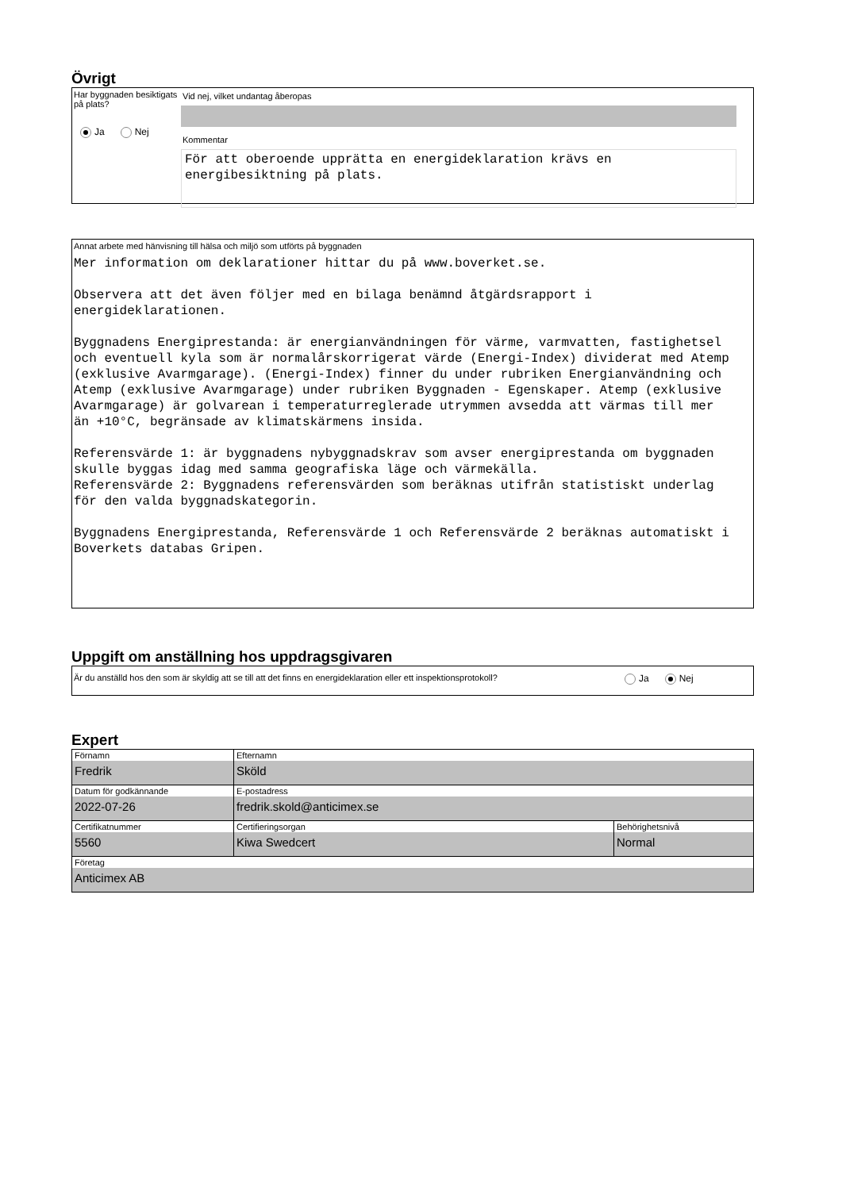Övrigt
Har byggnaden besiktigats på plats?
Ja Nej
Vid nej, vilket undantag åberopas
Kommentar
För att oberoende upprätta en energideklaration krävs en energibesiktning på plats.
Annat arbete med hänvisning till hälsa och miljö som utförts på byggnaden
Mer information om deklarationer hittar du på www.boverket.se. Observera att det även följer med en bilaga benämnd åtgärdsrapport i energideklarationen. Byggnadens Energiprestanda: är energianvändningen för värme, varmvatten, fastighetsel och eventuell kyla som är normalårskorrigerat värde (Energi-Index) dividerat med Atemp (exklusive Avarmgarage). (Energi-Index) finner du under rubriken Energianvändning och Atemp (exklusive Avarmgarage) under rubriken Byggnaden - Egenskaper. Atemp (exklusive Avarmgarage) är golvarean i temperaturreglerade utrymmen avsedda att värmas till mer än +10°C, begränsade av klimatskärmens insida. Referensvärde 1: är byggnadens nybyggnadskrav som avser energiprestanda om byggnaden skulle byggas idag med samma geografiska läge och värmekälla. Referensvärde 2: Byggnadens referensvärden som beräknas utifrån statistiskt underlag för den valda byggnadskategorin. Byggnadens Energiprestanda, Referensvärde 1 och Referensvärde 2 beräknas automatiskt i Boverkets databas Gripen.
Uppgift om anställning hos uppdragsgivaren
Är du anställd hos den som är skyldig att se till att det finns en energideklaration eller ett inspektionsprotokoll? Ja Nej
Expert
| Förnamn Fredrik | Efternamn Sköld | |
| Datum för godkännande 2022-07-26 | E-postadress fredrik.skold@anticimex.se | |
| Certifikatnummer 5560 | Certifieringsorgan Kiwa Swedcert | Behörighetsnivå Normal |
| Företag Anticimex AB | | |